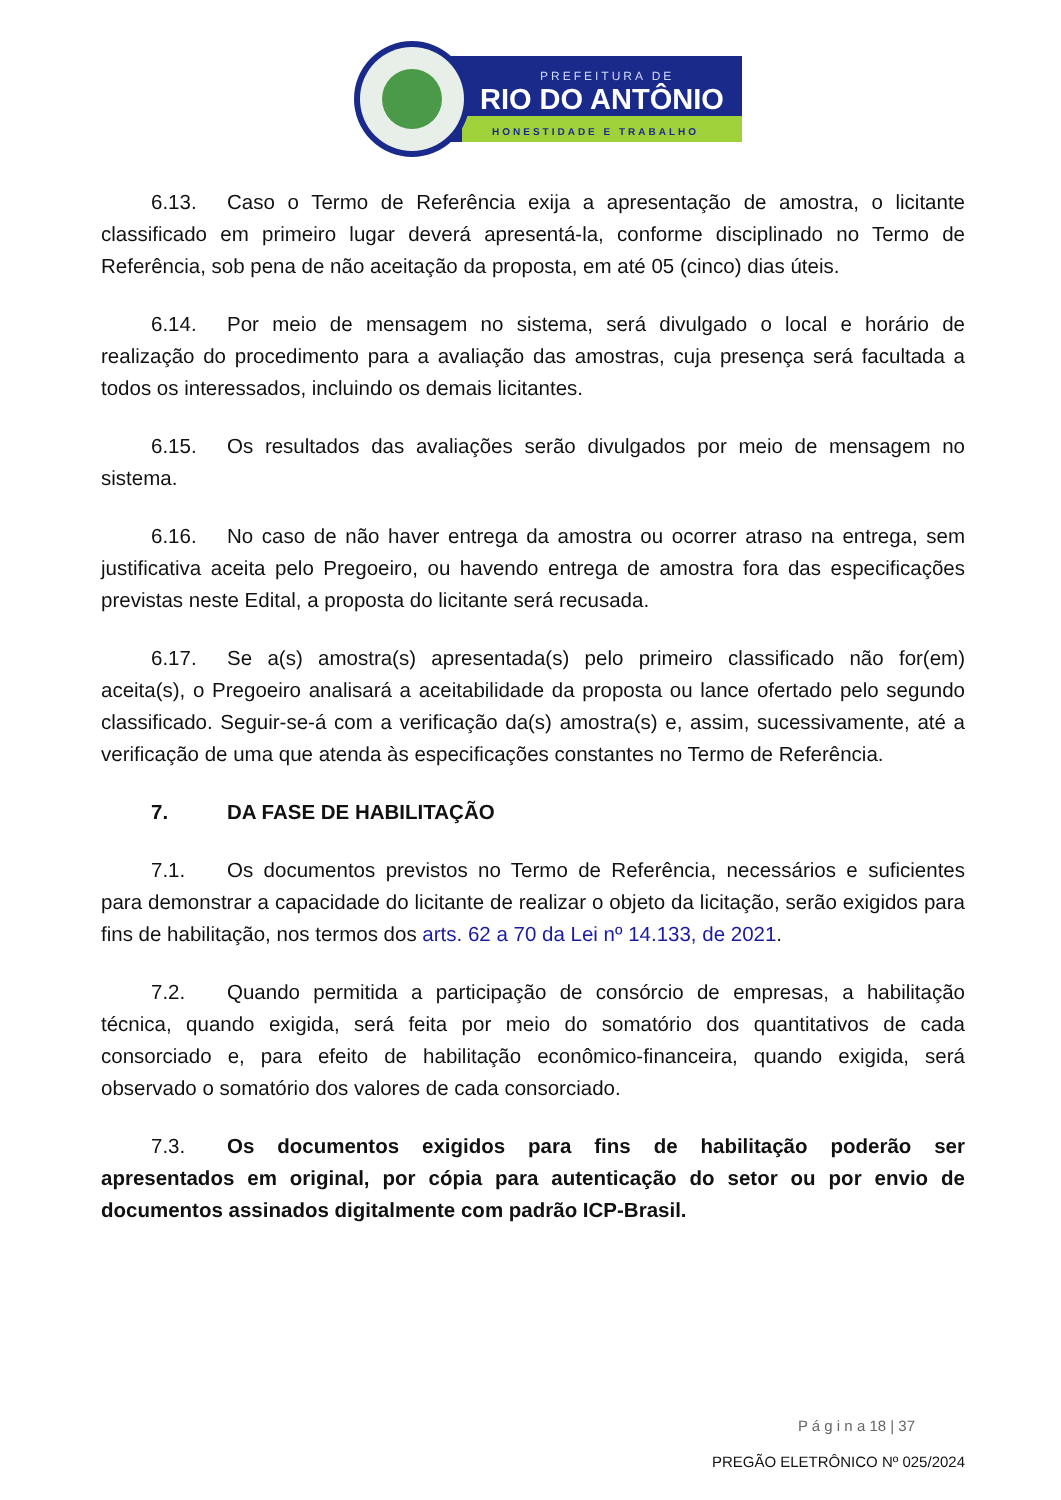PREFEITURA DE
RIO DO ANTÔNIO
HONESTIDADE E TRABALHO
6.13. Caso o Termo de Referência exija a apresentação de amostra, o licitante classificado em primeiro lugar deverá apresentá-la, conforme disciplinado no Termo de Referência, sob pena de não aceitação da proposta, em até 05 (cinco) dias úteis.
6.14. Por meio de mensagem no sistema, será divulgado o local e horário de realização do procedimento para a avaliação das amostras, cuja presença será facultada a todos os interessados, incluindo os demais licitantes.
6.15. Os resultados das avaliações serão divulgados por meio de mensagem no sistema.
6.16. No caso de não haver entrega da amostra ou ocorrer atraso na entrega, sem justificativa aceita pelo Pregoeiro, ou havendo entrega de amostra fora das especificações previstas neste Edital, a proposta do licitante será recusada.
6.17. Se a(s) amostra(s) apresentada(s) pelo primeiro classificado não for(em) aceita(s), o Pregoeiro analisará a aceitabilidade da proposta ou lance ofertado pelo segundo classificado. Seguir-se-á com a verificação da(s) amostra(s) e, assim, sucessivamente, até a verificação de uma que atenda às especificações constantes no Termo de Referência.
7. DA FASE DE HABILITAÇÃO
7.1. Os documentos previstos no Termo de Referência, necessários e suficientes para demonstrar a capacidade do licitante de realizar o objeto da licitação, serão exigidos para fins de habilitação, nos termos dos arts. 62 a 70 da Lei nº 14.133, de 2021.
7.2. Quando permitida a participação de consórcio de empresas, a habilitação técnica, quando exigida, será feita por meio do somatório dos quantitativos de cada consorciado e, para efeito de habilitação econômico-financeira, quando exigida, será observado o somatório dos valores de cada consorciado.
7.3. Os documentos exigidos para fins de habilitação poderão ser apresentados em original, por cópia para autenticação do setor ou por envio de documentos assinados digitalmente com padrão ICP-Brasil.
P á g i n a 18 | 37
PREGÃO ELETRÔNICO Nº 025/2024